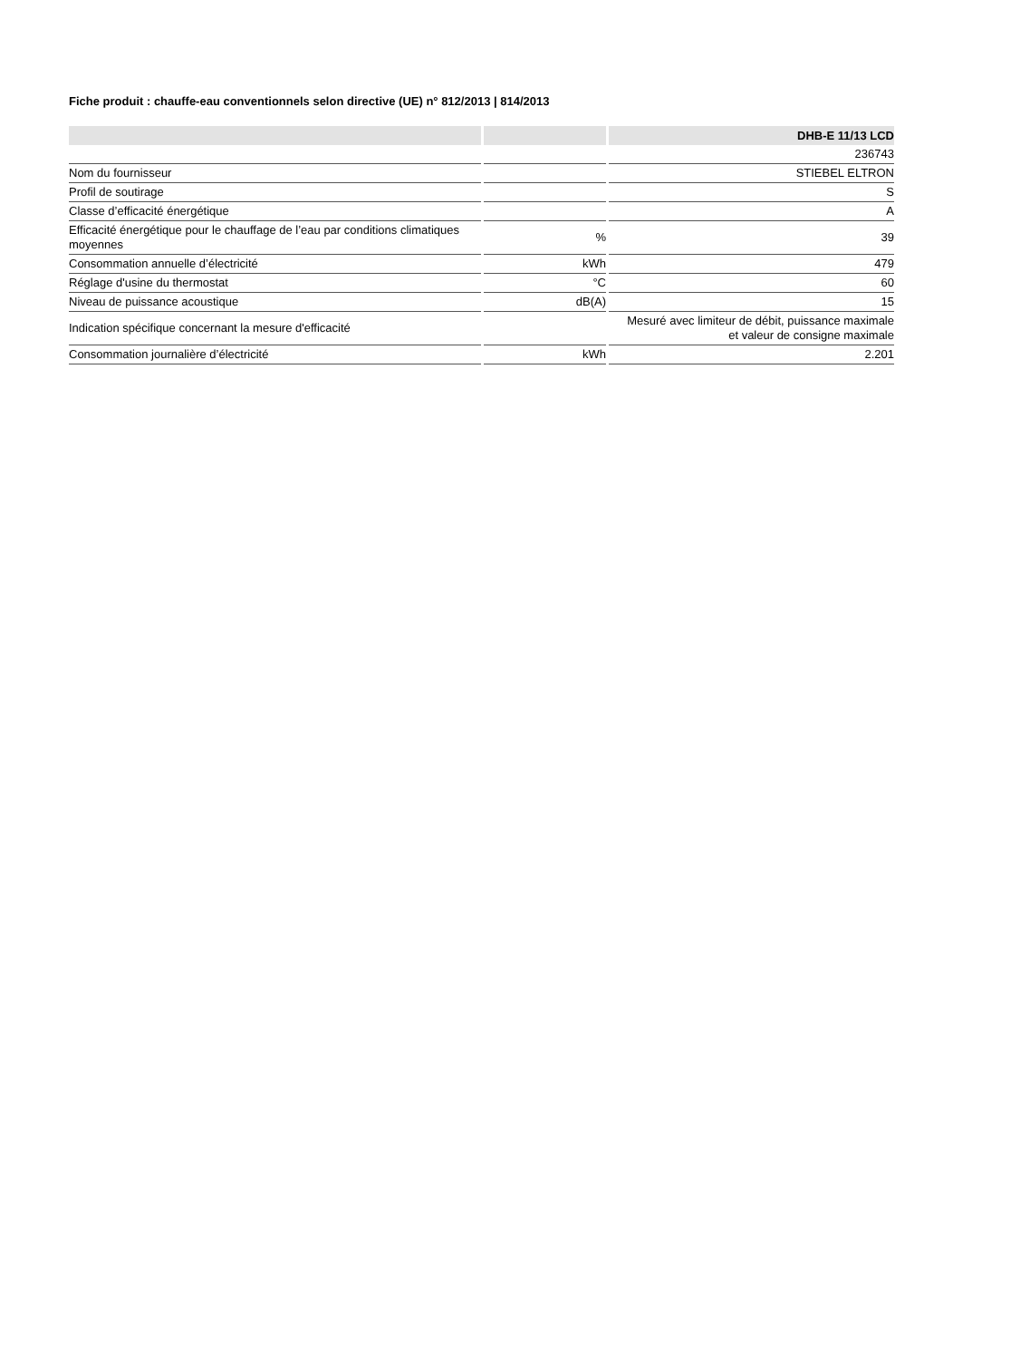Fiche produit : chauffe-eau conventionnels selon directive (UE) n° 812/2013 | 814/2013
| | | DHB-E 11/13 LCD |
| --- | --- | --- |
| | | 236743 |
| Nom du fournisseur | | STIEBEL ELTRON |
| Profil de soutirage | | S |
| Classe d’efficacité énergétique | | A |
| Efficacité énergétique pour le chauffage de l’eau par conditions climatiques moyennes | % | 39 |
| Consommation annuelle d’électricité | kWh | 479 |
| Réglage d'usine du thermostat | °C | 60 |
| Niveau de puissance acoustique | dB(A) | 15 |
| Indication spécifique concernant la mesure d'efficacité | | Mesuré avec limiteur de débit, puissance maximale et valeur de consigne maximale |
| Consommation journalière d’électricité | kWh | 2.201 |